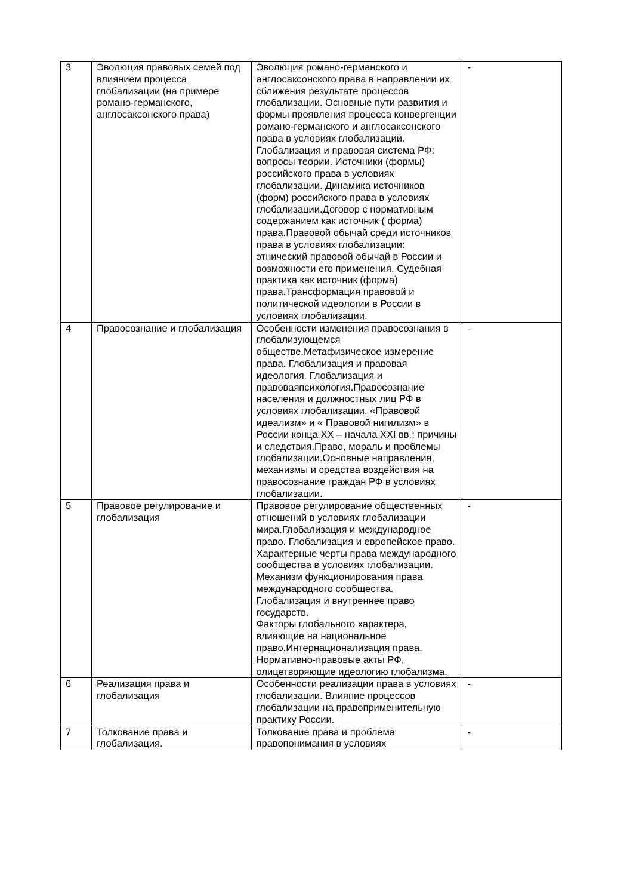| 3 | Эволюция правовых семей под влиянием процесса глобализации (на примере романо-германского, англосаксонского права) | Эволюция романо-германского и англосаксонского права в направлении их сближения результате процессов глобализации. Основные пути развития и формы проявления процесса конвергенции романо-германского и англосаксонского права в условиях глобализации. Глобализация и правовая система РФ: вопросы теории. Источники (формы) российского права в условиях глобализации. Динамика источников (форм) российского права в условиях глобализации.Договор с нормативным содержанием как источник ( форма) права.Правовой обычай среди источников права в условиях глобализации: этнический правовой обычай в России и возможности его применения. Судебная практика как источник (форма) права.Трансформация правовой и политической идеологии в России в условиях глобализации. | - |
| 4 | Правосознание и глобализация | Особенности изменения правосознания в глобализующемся обществе.Метафизическое измерение права. Глобализация и правовая идеология. Глобализация и правоваяпсихология.Правосознание населения и должностных лиц РФ в условиях глобализации. «Правовой идеализм» и « Правовой нигилизм» в России конца XX – начала XXI вв.: причины и следствия.Право, мораль и проблемы глобализации.Основные направления, механизмы и средства воздействия на правосознание граждан РФ в условиях глобализации. | - |
| 5 | Правовое регулирование и глобализация | Правовое регулирование общественных отношений в условиях глобализации мира.Глобализация и международное право. Глобализация и европейское право. Характерные черты права международного сообщества в условиях глобализации. Механизм функционирования права международного сообщества. Глобализация и внутреннее право государств. Факторы глобального характера, влияющие на национальное право.Интернационализация права. Нормативно-правовые акты РФ, олицетворяющие идеологию глобализма. | - |
| 6 | Реализация права и глобализация | Особенности реализации права в условиях глобализации. Влияние процессов глобализации на правоприменительную практику России. | - |
| 7 | Толкование права и глобализация. | Толкование права и проблема правопонимания в условиях | - |